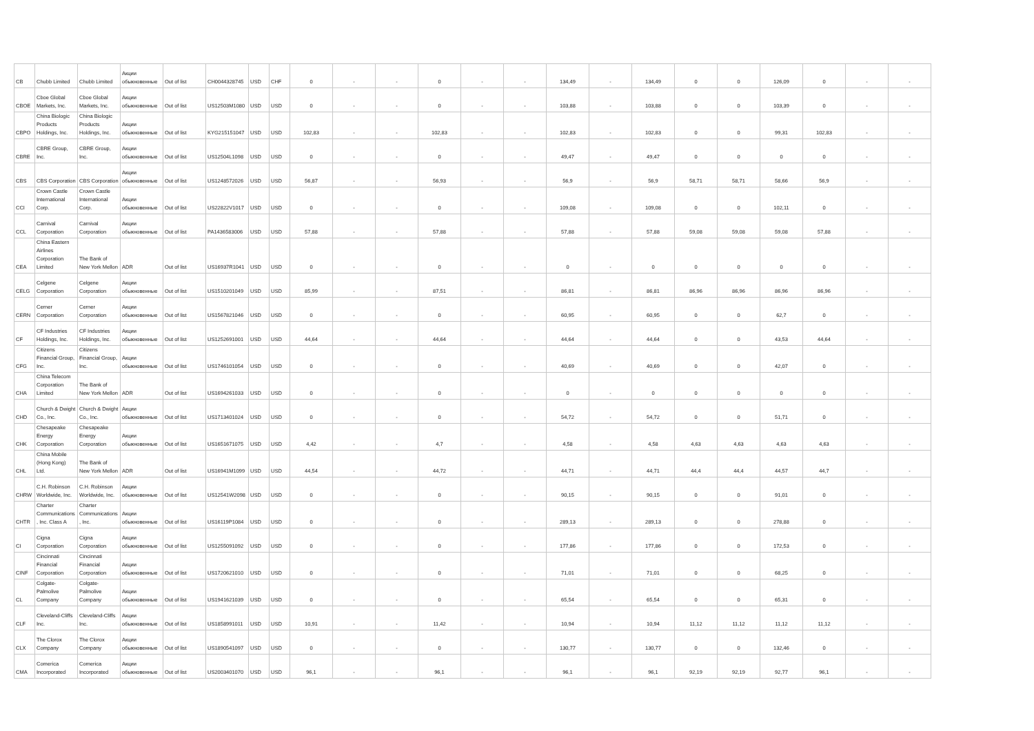| CB | Chubb Limited | Chubb Limited | Акции обыкновенные | Out of list | CH0044328745 | USD | CHF | 0 | - | - | 0 | - | - | 134,49 | - | 134,49 | 0 | 0 | 126,09 | 0 | - | - |
| CBOE | Cboe Global Markets, Inc. | Cboe Global Markets, Inc. | Акции обыкновенные | Out of list | US12503M1080 | USD | USD | 0 | - | - | 0 | - | - | 103,88 | - | 103,88 | 0 | 0 | 103,39 | 0 | - | - |
| CBPO | China Biologic Products Holdings, Inc. | China Biologic Products Holdings, Inc. | Акции обыкновенные | Out of list | KYG215151047 | USD | USD | 102,83 | - | - | 102,83 | - | - | 102,83 | - | 102,83 | 0 | 0 | 99,31 | 102,83 | - | - |
| CBRE | CBRE Group, Inc. | CBRE Group, Inc. | Акции обыкновенные | Out of list | US12504L1098 | USD | USD | 0 | - | - | 0 | - | - | 49,47 | - | 49,47 | 0 | 0 | 0 | 0 | - | - |
| CBS | CBS Corporation | CBS Corporation | Акции обыкновенные | Out of list | US1248572026 | USD | USD | 56,87 | - | - | 56,93 | - | - | 56,9 | - | 56,9 | 58,71 | 58,71 | 58,66 | 56,9 | - | - |
| CCI | Crown Castle International Corp. | Crown Castle International Corp. | Акции обыкновенные | Out of list | US22822V1017 | USD | USD | 0 | - | - | 0 | - | - | 109,08 | - | 109,08 | 0 | 0 | 102,11 | 0 | - | - |
| CCL | Carnival Corporation | Carnival Corporation | Акции обыкновенные | Out of list | PA1436583006 | USD | USD | 57,88 | - | - | 57,88 | - | - | 57,88 | - | 57,88 | 59,08 | 59,08 | 59,08 | 57,88 | - | - |
| CEA | China Eastern Airlines Corporation Limited | The Bank of New York Mellon | ADR | Out of list | US16937R1041 | USD | USD | 0 | - | - | 0 | - | - | 0 | - | 0 | 0 | 0 | 0 | 0 | - | - |
| CELG | Celgene Corporation | Celgene Corporation | Акции обыкновенные | Out of list | US1510201049 | USD | USD | 85,99 | - | - | 87,51 | - | - | 86,81 | - | 86,81 | 86,96 | 86,96 | 86,96 | 86,96 | - | - |
| CERN | Cerner Corporation | Cerner Corporation | Акции обыкновенные | Out of list | US1567821046 | USD | USD | 0 | - | - | 0 | - | - | 60,95 | - | 60,95 | 0 | 0 | 62,7 | 0 | - | - |
| CF | CF Industries Holdings, Inc. | CF Industries Holdings, Inc. | Акции обыкновенные | Out of list | US1252691001 | USD | USD | 44,64 | - | - | 44,64 | - | - | 44,64 | - | 44,64 | 0 | 0 | 43,53 | 44,64 | - | - |
| CFG | Citizens Financial Group, Inc. | Citizens Financial Group, Inc. | Акции обыкновенные | Out of list | US1746101054 | USD | USD | 0 | - | - | 0 | - | - | 40,69 | - | 40,69 | 0 | 0 | 42,07 | 0 | - | - |
| CHA | China Telecom Corporation Limited | The Bank of New York Mellon | ADR | Out of list | US1694261033 | USD | USD | 0 | - | - | 0 | - | - | 0 | - | 0 | 0 | 0 | 0 | 0 | - | - |
| CHD | Church & Dwight Co., Inc. | Church & Dwight Co., Inc. | Акции обыкновенные | Out of list | US1713401024 | USD | USD | 0 | - | - | 0 | - | - | 54,72 | - | 54,72 | 0 | 0 | 51,71 | 0 | - | - |
| CHK | Chesapeake Energy Corporation | Chesapeake Energy Corporation | Акции обыкновенные | Out of list | US1651671075 | USD | USD | 4,42 | - | - | 4,7 | - | - | 4,58 | - | 4,58 | 4,63 | 4,63 | 4,63 | 4,63 | - | - |
| CHL | China Mobile (Hong Kong) Ltd. | The Bank of New York Mellon | ADR | Out of list | US16941M1099 | USD | USD | 44,54 | - | - | 44,72 | - | - | 44,71 | - | 44,71 | 44,4 | 44,4 | 44,57 | 44,7 | - | - |
| CHRW | C.H. Robinson Worldwide, Inc. | C.H. Robinson Worldwide, Inc. | Акции обыкновенные | Out of list | US12541W2098 | USD | USD | 0 | - | - | 0 | - | - | 90,15 | - | 90,15 | 0 | 0 | 91,01 | 0 | - | - |
| CHTR | Charter Communications , Inc. Class A | Charter Communications , Inc. | Акции обыкновенные | Out of list | US16119P1084 | USD | USD | 0 | - | - | 0 | - | - | 289,13 | - | 289,13 | 0 | 0 | 278,88 | 0 | - | - |
| CI | Cigna Corporation | Cigna Corporation | Акции обыкновенные | Out of list | US1255091092 | USD | USD | 0 | - | - | 0 | - | - | 177,86 | - | 177,86 | 0 | 0 | 172,53 | 0 | - | - |
| CINF | Cincinnati Financial Corporation | Cincinnati Financial Corporation | Акции обыкновенные | Out of list | US1720621010 | USD | USD | 0 | - | - | 0 | - | - | 71,01 | - | 71,01 | 0 | 0 | 68,25 | 0 | - | - |
| CL | Colgate-Palmolive Company | Colgate-Palmolive Company | Акции обыкновенные | Out of list | US1941621039 | USD | USD | 0 | - | - | 0 | - | - | 65,54 | - | 65,54 | 0 | 0 | 65,31 | 0 | - | - |
| CLF | Cleveland-Cliffs Inc. | Cleveland-Cliffs Inc. | Акции обыкновенные | Out of list | US1858991011 | USD | USD | 10,91 | - | - | 11,42 | - | - | 10,94 | - | 10,94 | 11,12 | 11,12 | 11,12 | 11,12 | - | - |
| CLX | The Clorox Company | The Clorox Company | Акции обыкновенные | Out of list | US1890541097 | USD | USD | 0 | - | - | 0 | - | - | 130,77 | - | 130,77 | 0 | 0 | 132,46 | 0 | - | - |
| CMA | Comerica Incorporated | Comerica Incorporated | Акции обыкновенные | Out of list | US2003401070 | USD | USD | 96,1 | - | - | 96,1 | - | - | 96,1 | - | 96,1 | 92,19 | 92,19 | 92,77 | 96,1 | - | - |